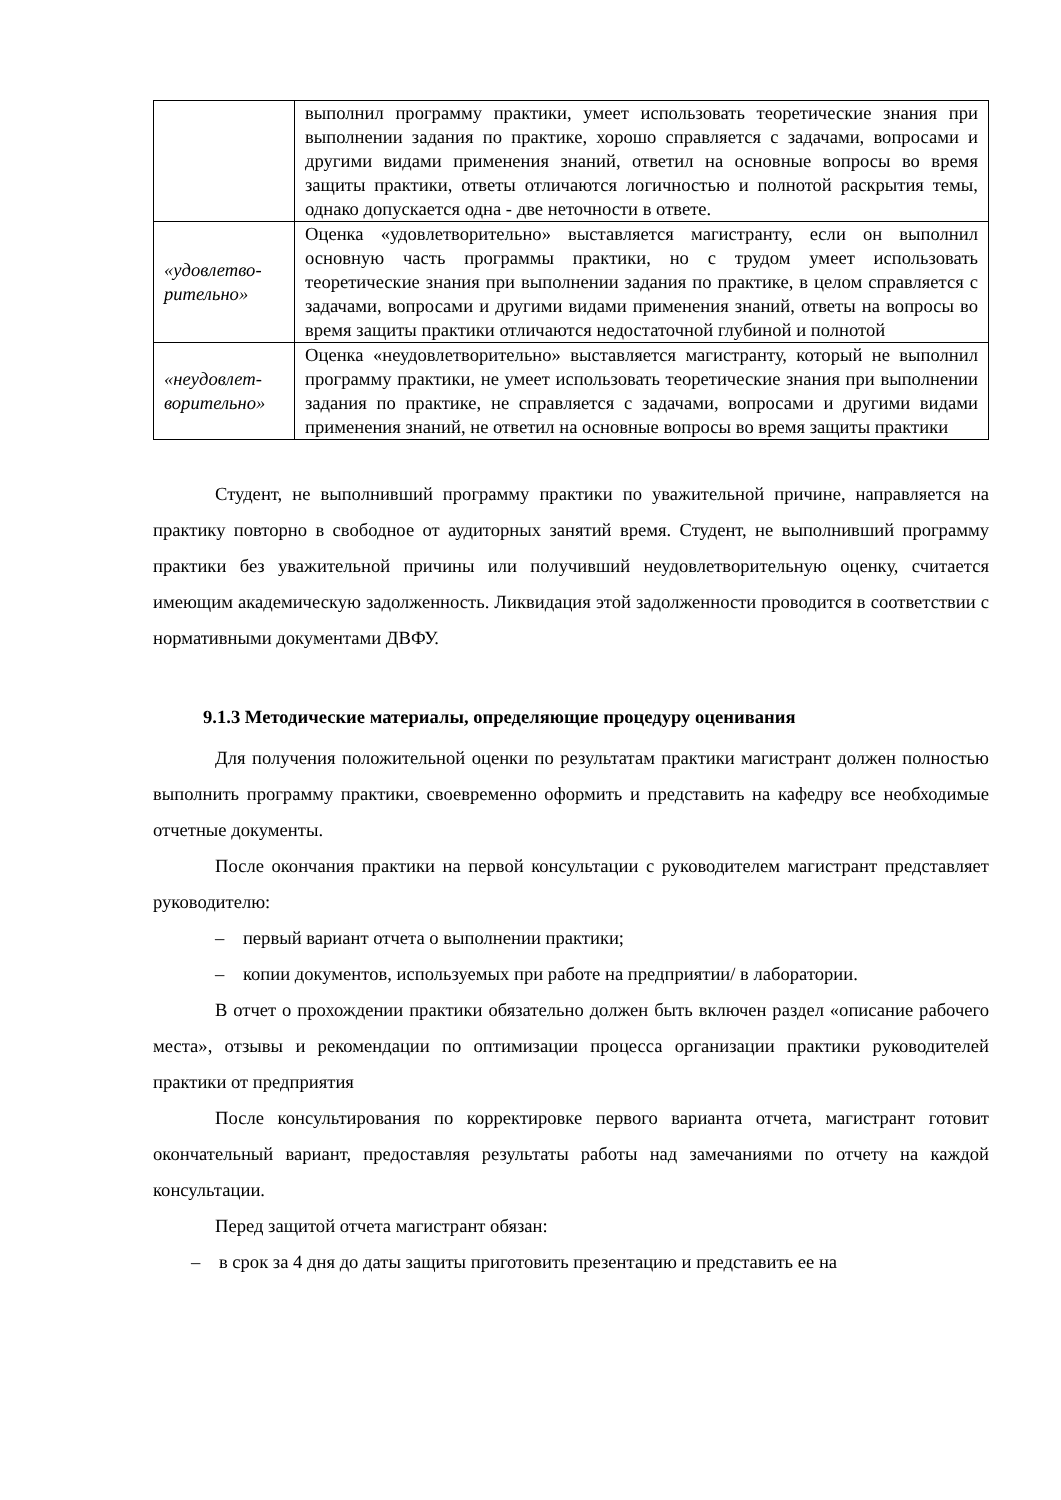| | выполнил программу практики, умеет использовать теоретические знания при выполнении задания по практике, хорошо справляется с задачами, вопросами и другими видами применения знаний, ответил на основные вопросы во время защиты практики, ответы отличаются логичностью и полнотой раскрытия темы, однако допускается одна - две неточности в ответе. |
| «удовлетво-рительно» | Оценка «удовлетворительно» выставляется магистранту, если он выполнил основную часть программы практики, но с трудом умеет использовать теоретические знания при выполнении задания по практике, в целом справляется с задачами, вопросами и другими видами применения знаний, ответы на вопросы во время защиты практики отличаются недостаточной глубиной и полнотой |
| «неудовлет-ворительно» | Оценка «неудовлетворительно» выставляется магистранту, который не выполнил программу практики, не умеет использовать теоретические знания при выполнении задания по практике, не справляется с задачами, вопросами и другими видами применения знаний, не ответил на основные вопросы во время защиты практики |
Студент, не выполнивший программу практики по уважительной причине, направляется на практику повторно в свободное от аудиторных занятий время. Студент, не выполнивший программу практики без уважительной причины или получивший неудовлетворительную оценку, считается имеющим академическую задолженность. Ликвидация этой задолженности проводится в соответствии с нормативными документами ДВФУ.
9.1.3 Методические материалы, определяющие процедуру оценивания
Для получения положительной оценки по результатам практики магистрант должен полностью выполнить программу практики, своевременно оформить и представить на кафедру все необходимые отчетные документы.
После окончания практики на первой консультации с руководителем магистрант представляет руководителю:
– первый вариант отчета о выполнении практики;
– копии документов, используемых при работе на предприятии/ в лаборатории.
В отчет о прохождении практики обязательно должен быть включен раздел «описание рабочего места», отзывы и рекомендации по оптимизации процесса организации практики руководителей практики от предприятия
После консультирования по корректировке первого варианта отчета, магистрант готовит окончательный вариант, предоставляя результаты работы над замечаниями по отчету на каждой консультации.
Перед защитой отчета магистрант обязан:
– в срок за 4 дня до даты защиты приготовить презентацию и представить ее на